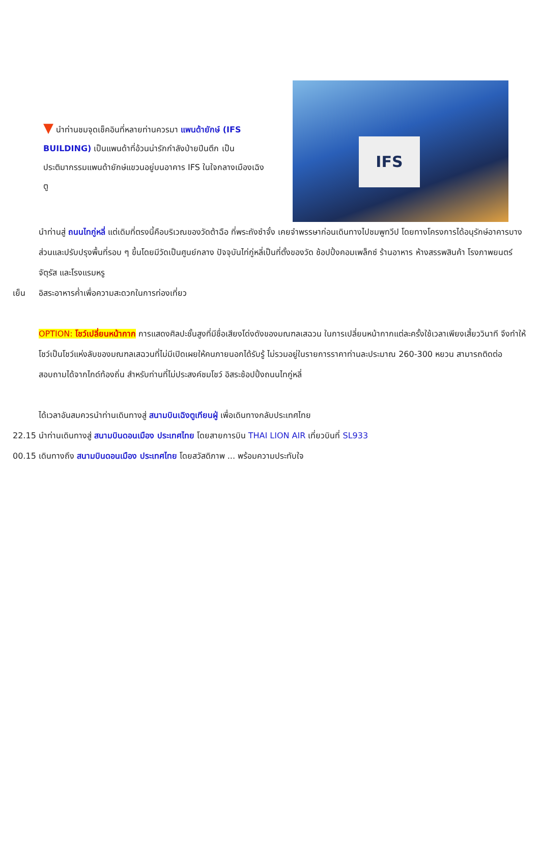▼ นำท่านชมจุดเช็คอินที่หลายท่านควรมา แพนด้ายักษ์ (IFS BUILDING) เป็นแพนด้าที่อ้วนน่ารักกำลังป่ายปีนตึก เป็นประติมากรรมแพนด้ายักษ์แขวนอยู่บนอาคาร IFS ในใจกลางเมืองเฉิงตู
IFS
นำท่านสู่ ถนนไทกู่หลี่ แต่เดิมที่ตรงนี้คือบริเวณของวัดต้าฉือ ที่พระถังซำจั๋ง เคยจำพรรษาก่อนเดินทางไปชมพูทวีป โดยทางโครงการได้อนุรักษ์อาคารบางส่วนและปรับปรุงพื้นที่รอบ ๆ ขึ้นโดยมีวัดเป็นศูนย์กลาง ปัจจุบันไท่กู่หลี่เป็นที่ตั้งของวัด ช้อปปิ้งคอมเพล็กซ์ ร้านอาหาร ห้างสรรพสินค้า โรงภาพยนตร์ จัตุรัส และโรงแรมหรู
เย็น อิสระอาหารค่ำเพื่อความสะดวกในการท่องเที่ยว
OPTION: โชว์เปลี่ยนหน้ากาก การแสดงศิลปะชั้นสูงที่มีชื่อเสียงโด่งดังของมณฑลเสฉวน ในการเปลี่ยนหน้ากากแต่ละครั้งใช้เวลาเพียงเสี้ยววินาที จึงทำให้โชว์เป็นโชว์แห่งลับของมณฑลเสฉวนที่ไม่มีเปิดเผยให้คนภายนอกได้รับรู้ ไม่รวมอยู่ในรายการราคาท่านละประมาณ 260-300 หยวน สามารถติดต่อสอบถามได้จากไกด์ท้องถิ่น สำหรับท่านที่ไม่ประสงค์ชมโชว์ อิสระช้อปปิ้งถนนไทกู่หลี่
ได้เวลาอันสมควรนำท่านเดินทางสู่ สนามบินเฉิงตูเทียนฝู่ เพื่อเดินทางกลับประเทศไทย
22.15 นำท่านเดินทางสู่ สนามบินดอนเมือง ประเทศไทย โดยสายการบิน THAI LION AIR เที่ยวบินที่ SL933
00.15 เดินทางถึง สนามบินดอนเมือง ประเทศไทย โดยสวัสดิภาพ ... พร้อมความประทับใจ